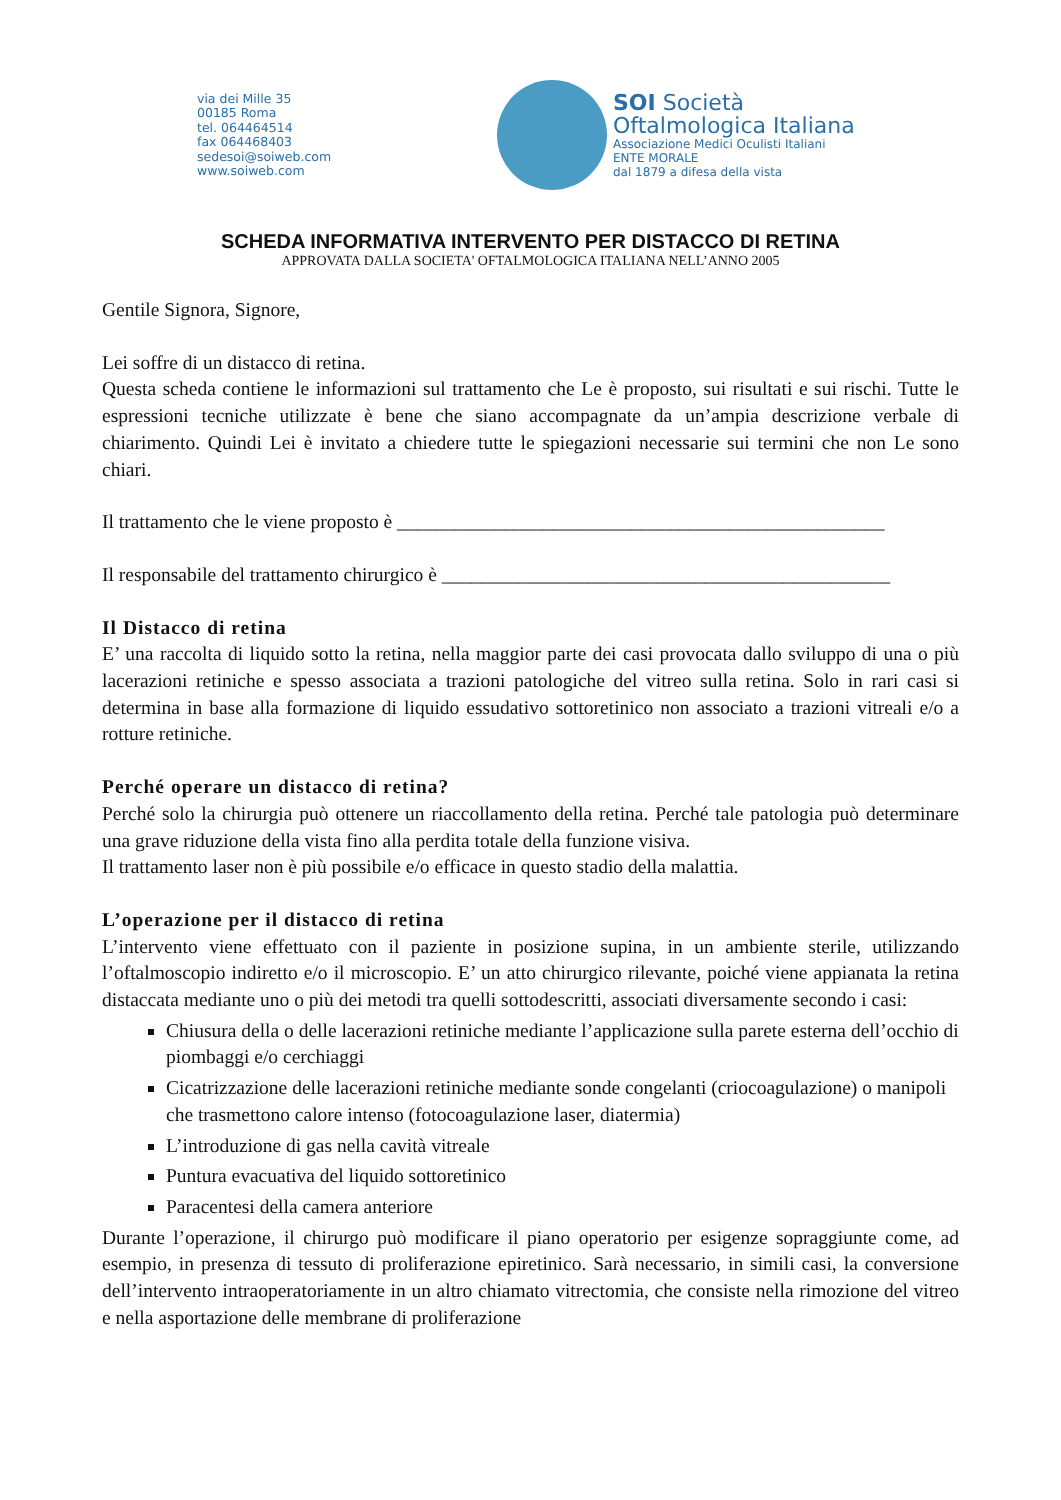via dei Mille 35
00185 Roma
tel. 064464514
fax 064468403
sedesoi@soiweb.com
www.soiweb.com
SOI Società
Oftalmologica Italiana
Associazione Medici Oculisti Italiani
ENTE MORALE
dal 1879 a difesa della vista
SCHEDA INFORMATIVA INTERVENTO PER DISTACCO DI RETINA
APPROVATA DALLA SOCIETA' OFTALMOLOGICA ITALIANA NELL’ANNO 2005
Gentile Signora, Signore,
Lei soffre di un distacco di retina.
Questa scheda contiene le informazioni sul trattamento che Le è proposto, sui risultati e sui rischi. Tutte le espressioni tecniche utilizzate è bene che siano accompagnate da un’ampia descrizione verbale di chiarimento. Quindi Lei è invitato a chiedere tutte le spiegazioni necessarie sui termini che non Le sono chiari.
Il trattamento che le viene proposto è __________________________________________________
Il responsabile del trattamento chirurgico è ______________________________________________
Il Distacco di retina
E’ una raccolta di liquido sotto la retina, nella maggior parte dei casi provocata dallo sviluppo di una o più lacerazioni retiniche e spesso associata a trazioni patologiche del vitreo sulla retina. Solo in rari casi si determina in base alla formazione di liquido essudativo sottoretinico non associato a trazioni vitreali e/o a rotture retiniche.
Perché operare un distacco di retina?
Perché solo la chirurgia può ottenere un riaccollamento della retina. Perché tale patologia può determinare una grave riduzione della vista fino alla perdita totale della funzione visiva.
Il trattamento laser non è più possibile e/o efficace in questo stadio della malattia.
L’operazione per il distacco di retina
L’intervento viene effettuato con il paziente in posizione supina, in un ambiente sterile, utilizzando l’oftalmoscopio indiretto e/o il microscopio. E’ un atto chirurgico rilevante, poiché viene appianata la retina distaccata mediante uno o più dei metodi tra quelli sottodescritti, associati diversamente secondo i casi:
Chiusura della o delle lacerazioni retiniche mediante l’applicazione sulla parete esterna dell’occhio di piombaggi e/o cerchiaggi
Cicatrizzazione delle lacerazioni retiniche mediante sonde congelanti (criocoagulazione) o manipoli che trasmettono calore intenso (fotocoagulazione laser, diatermia)
L’introduzione di gas nella cavità vitreale
Puntura evacuativa del liquido sottoretinico
Paracentesi della camera anteriore
Durante l’operazione, il chirurgo può modificare il piano operatorio per esigenze sopraggiunte come, ad esempio, in presenza di tessuto di proliferazione epiretinico. Sarà necessario, in simili casi, la conversione dell’intervento intraoperatoriamente in un altro chiamato vitrectomia, che consiste nella rimozione del vitreo e nella asportazione delle membrane di proliferazione